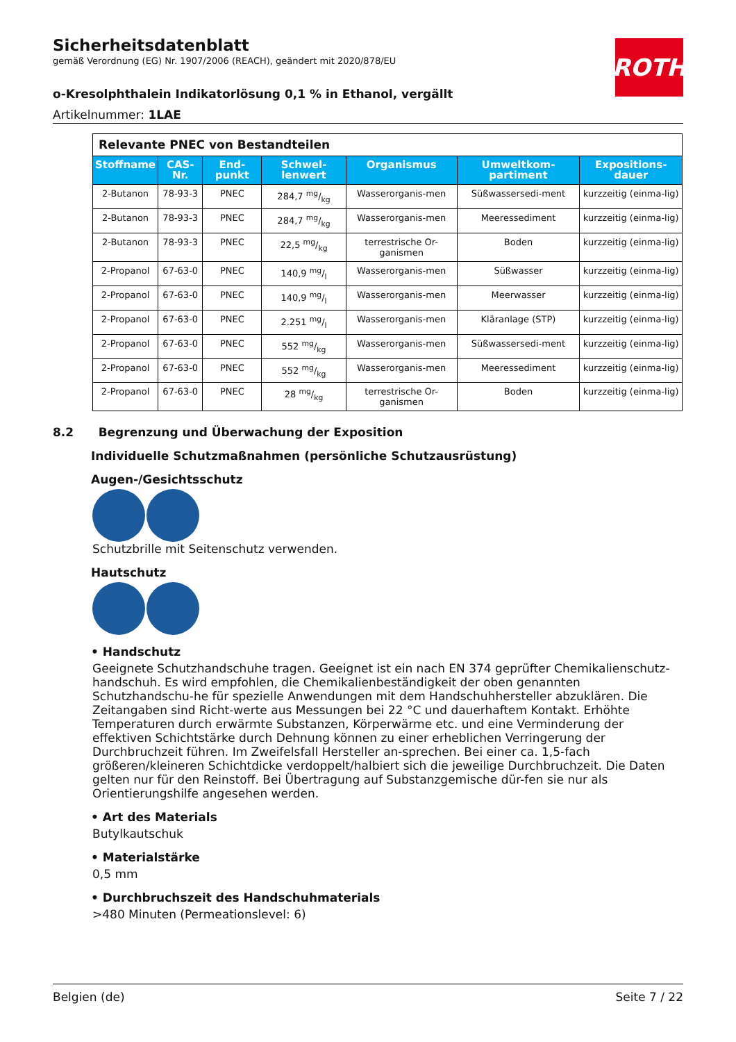ROTH
Sicherheitsdatenblatt
gemäß Verordnung (EG) Nr. 1907/2006 (REACH), geändert mit 2020/878/EU
o-Kresolphthalein Indikatorlösung 0,1 % in Ethanol, vergällt
Artikelnummer: 1LAE
| Relevante PNEC von Bestandteilen | | | | | | |
| Stoffname | CAS-Nr. | End-punkt | Schwel-lenwert | Organismus | Umweltkom-partiment | Expositions-dauer |
| 2-Butanon | 78-93-3 | PNEC | 284,7 mg/kg | Wasserorganis-men | Süßwassersedi-ment | kurzzeitig (einma-lig) |
| 2-Butanon | 78-93-3 | PNEC | 284,7 mg/kg | Wasserorganis-men | Meeressediment | kurzzeitig (einma-lig) |
| 2-Butanon | 78-93-3 | PNEC | 22,5 mg/kg | terrestrische Or-ganismen | Boden | kurzzeitig (einma-lig) |
| 2-Propanol | 67-63-0 | PNEC | 140,9 mg/l | Wasserorganis-men | Süßwasser | kurzzeitig (einma-lig) |
| 2-Propanol | 67-63-0 | PNEC | 140,9 mg/l | Wasserorganis-men | Meerwasser | kurzzeitig (einma-lig) |
| 2-Propanol | 67-63-0 | PNEC | 2.251 mg/l | Wasserorganis-men | Kläranlage (STP) | kurzzeitig (einma-lig) |
| 2-Propanol | 67-63-0 | PNEC | 552 mg/kg | Wasserorganis-men | Süßwassersedi-ment | kurzzeitig (einma-lig) |
| 2-Propanol | 67-63-0 | PNEC | 552 mg/kg | Wasserorganis-men | Meeressediment | kurzzeitig (einma-lig) |
| 2-Propanol | 67-63-0 | PNEC | 28 mg/kg | terrestrische Or-ganismen | Boden | kurzzeitig (einma-lig) |
8.2 Begrenzung und Überwachung der Exposition
Individuelle Schutzmaßnahmen (persönliche Schutzausrüstung)
Augen-/Gesichtsschutz
Schutzbrille mit Seitenschutz verwenden.
Hautschutz
• Handschutz
Geeignete Schutzhandschuhe tragen. Geeignet ist ein nach EN 374 geprüfter Chemikalienschutz-handschuh. Es wird empfohlen, die Chemikalienbeständigkeit der oben genannten Schutzhandschu-he für spezielle Anwendungen mit dem Handschuhhersteller abzuklären. Die Zeitangaben sind Richt-werte aus Messungen bei 22 °C und dauerhaftem Kontakt. Erhöhte Temperaturen durch erwärmte Substanzen, Körperwärme etc. und eine Verminderung der effektiven Schichtstärke durch Dehnung können zu einer erheblichen Verringerung der Durchbruchzeit führen. Im Zweifelsfall Hersteller an-sprechen. Bei einer ca. 1,5-fach größeren/kleineren Schichtdicke verdoppelt/halbiert sich die jeweilige Durchbruchzeit. Die Daten gelten nur für den Reinstoff. Bei Übertragung auf Substanzgemische dür-fen sie nur als Orientierungshilfe angesehen werden.
• Art des Materials
Butylkautschuk
• Materialstärke
0,5 mm
• Durchbruchszeit des Handschuhmaterials
>480 Minuten (Permeationslevel: 6)
Belgien (de) Seite 7 / 22